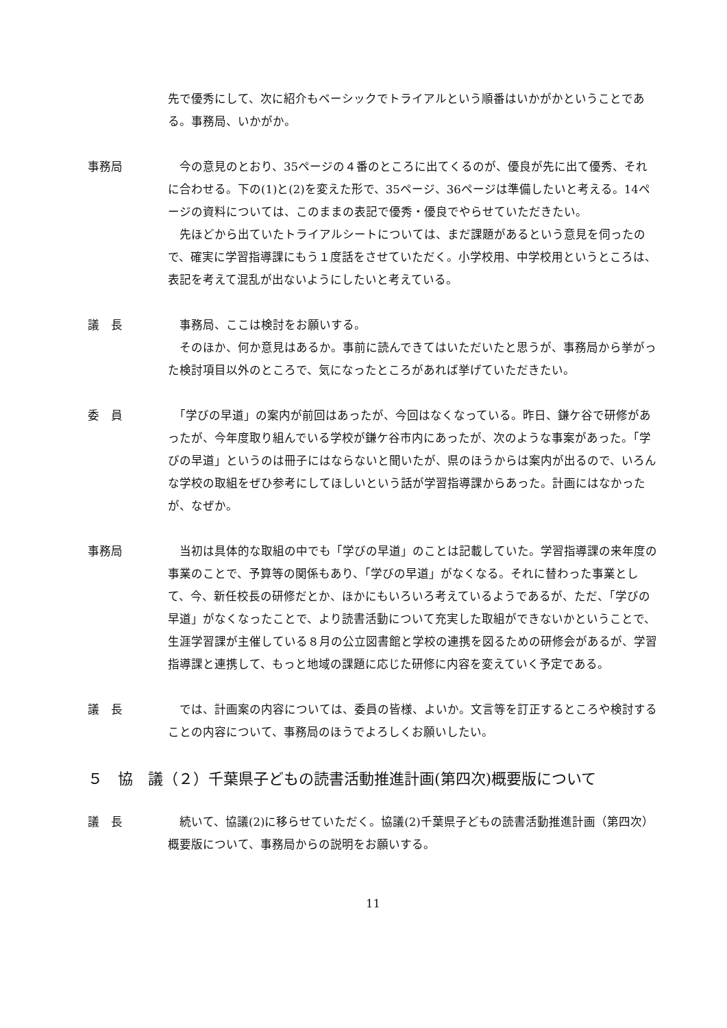先で優秀にして、次に紹介もベーシックでトライアルという順番はいかがかということである。事務局、いかがか。
事務局 　今の意見のとおり、35ページの４番のところに出てくるのが、優良が先に出て優秀、それに合わせる。下の(1)と(2)を変えた形で、35ページ、36ページは準備したいと考える。14ページの資料については、このままの表記で優秀・優良でやらせていただきたい。
　先ほどから出ていたトライアルシートについては、まだ課題があるという意見を伺ったので、確実に学習指導課にもう１度話をさせていただく。小学校用、中学校用というところは、表記を考えて混乱が出ないようにしたいと考えている。
議　長 　事務局、ここは検討をお願いする。
　そのほか、何か意見はあるか。事前に読んできてはいただいたと思うが、事務局から挙がった検討項目以外のところで、気になったところがあれば挙げていただきたい。
委　員 　「学びの早道」の案内が前回はあったが、今回はなくなっている。昨日、鎌ケ谷で研修があったが、今年度取り組んでいる学校が鎌ケ谷市内にあったが、次のような事案があった。「学びの早道」というのは冊子にはならないと聞いたが、県のほうからは案内が出るので、いろんな学校の取組をぜひ参考にしてほしいという話が学習指導課からあった。計画にはなかったが、なぜか。
事務局 　当初は具体的な取組の中でも「学びの早道」のことは記載していた。学習指導課の来年度の事業のことで、予算等の関係もあり、「学びの早道」がなくなる。それに替わった事業として、今、新任校長の研修だとか、ほかにもいろいろ考えているようであるが、ただ、「学びの早道」がなくなったことで、より読書活動について充実した取組ができないかということで、生涯学習課が主催している８月の公立図書館と学校の連携を図るための研修会があるが、学習指導課と連携して、もっと地域の課題に応じた研修に内容を変えていく予定である。
議　長 　では、計画案の内容については、委員の皆様、よいか。文言等を訂正するところや検討することの内容について、事務局のほうでよろしくお願いしたい。
５　協　議（２）千葉県子どもの読書活動推進計画(第四次)概要版について
議　長 　続いて、協議(2)に移らせていただく。協議(2)千葉県子どもの読書活動推進計画（第四次）概要版について、事務局からの説明をお願いする。
11